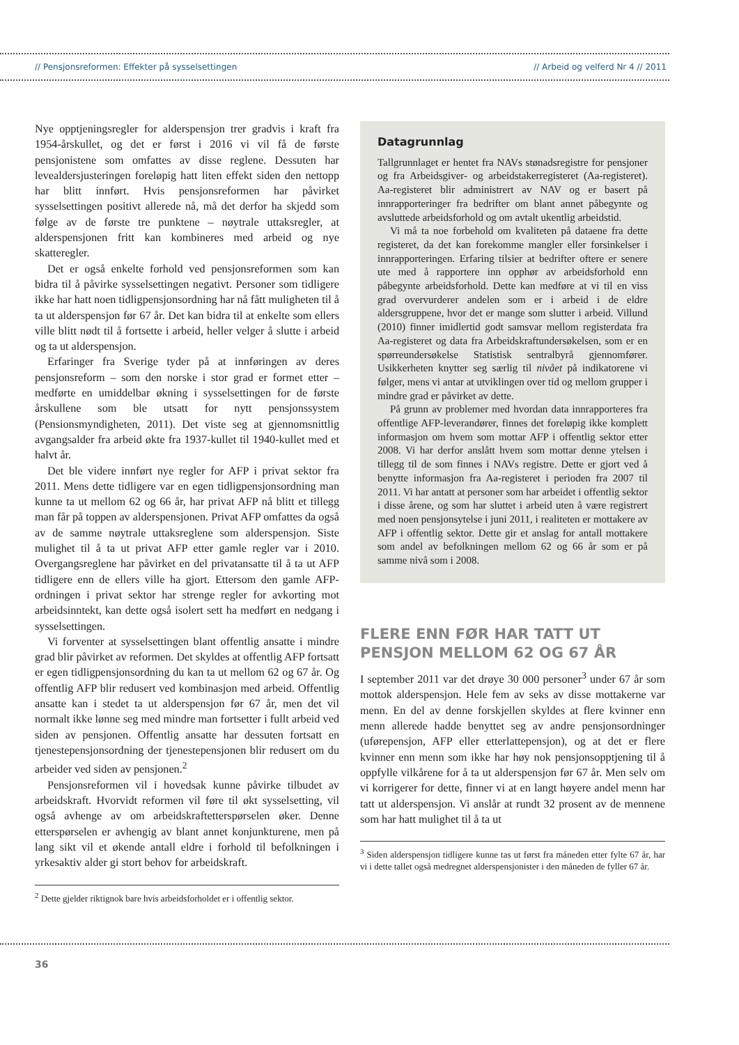// Pensjonsreformen: Effekter på sysselsettingen // Arbeid og velferd Nr 4 // 2011
Nye opptjeningsregler for alderspensjon trer gradvis i kraft fra 1954-årskullet, og det er først i 2016 vi vil få de første pensjonistene som omfattes av disse reglene. Dessuten har levealdersjusteringen foreløpig hatt liten effekt siden den nettopp har blitt innført. Hvis pensjonsreformen har påvirket sysselsettingen positivt allerede nå, må det derfor ha skjedd som følge av de første tre punktene – nøytrale uttaksregler, at alderspensjonen fritt kan kombineres med arbeid og nye skatteregler.
Det er også enkelte forhold ved pensjonsreformen som kan bidra til å påvirke sysselsettingen negativt. Personer som tidligere ikke har hatt noen tidligpensjonsordning har nå fått muligheten til å ta ut alderspensjon før 67 år. Det kan bidra til at enkelte som ellers ville blitt nødt til å fortsette i arbeid, heller velger å slutte i arbeid og ta ut alderspensjon.
Erfaringer fra Sverige tyder på at innføringen av deres pensjonsreform – som den norske i stor grad er formet etter – medførte en umiddelbar økning i sysselsettingen for de første årskullene som ble utsatt for nytt pensjonssystem (Pensionsmyndigheten, 2011). Det viste seg at gjennomsnittlig avgangsalder fra arbeid økte fra 1937-kullet til 1940-kullet med et halvt år.
Det ble videre innført nye regler for AFP i privat sektor fra 2011. Mens dette tidligere var en egen tidligpensjonsordning man kunne ta ut mellom 62 og 66 år, har privat AFP nå blitt et tillegg man får på toppen av alderspensjonen. Privat AFP omfattes da også av de samme nøytrale uttaksreglene som alderspensjon. Siste mulighet til å ta ut privat AFP etter gamle regler var i 2010. Overgangsreglene har påvirket en del privatansatte til å ta ut AFP tidligere enn de ellers ville ha gjort. Ettersom den gamle AFP-ordningen i privat sektor har strenge regler for avkorting mot arbeidsinntekt, kan dette også isolert sett ha medført en nedgang i sysselsettingen.
Vi forventer at sysselsettingen blant offentlig ansatte i mindre grad blir påvirket av reformen. Det skyldes at offentlig AFP fortsatt er egen tidligpensjonsordning du kan ta ut mellom 62 og 67 år. Og offentlig AFP blir redusert ved kombinasjon med arbeid. Offentlig ansatte kan i stedet ta ut alderspensjon før 67 år, men det vil normalt ikke lønne seg med mindre man fortsetter i fullt arbeid ved siden av pensjonen. Offentlig ansatte har dessuten fortsatt en tjenestepensjonsordning der tjenestepensjonen blir redusert om du arbeider ved siden av pensjonen.<sup>2</sup>
Pensjonsreformen vil i hovedsak kunne påvirke tilbudet av arbeidskraft. Hvorvidt reformen vil føre til økt sysselsetting, vil også avhenge av om arbeidskraftetterspørselen øker. Denne etterspørselen er avhengig av blant annet konjunkturene, men på lang sikt vil et økende antall eldre i forhold til befolkningen i yrkesaktiv alder gi stort behov for arbeidskraft.
<sup>2</sup> Dette gjelder riktignok bare hvis arbeidsforholdet er i offentlig sektor.
Datagrunnlag
Tallgrunnlaget er hentet fra NAVs stønadsregistre for pensjoner og fra Arbeidsgiver- og arbeidstakerregisteret (Aa-registeret). Aa-registeret blir administrert av NAV og er basert på innrapporteringer fra bedrifter om blant annet påbegynte og avsluttede arbeidsforhold og om avtalt ukentlig arbeidstid.
Vi må ta noe forbehold om kvaliteten på dataene fra dette registeret, da det kan forekomme mangler eller forsinkelser i innrapporteringen. Erfaring tilsier at bedrifter oftere er senere ute med å rapportere inn opphør av arbeidsforhold enn påbegynte arbeidsforhold. Dette kan medføre at vi til en viss grad overvurderer andelen som er i arbeid i de eldre aldersgruppene, hvor det er mange som slutter i arbeid. Villund (2010) finner imidlertid godt samsvar mellom registerdata fra Aa-registeret og data fra Arbeidskraftundersøkelsen, som er en spørreundersøkelse Statistisk sentralbyrå gjennomfører. Usikkerheten knytter seg særlig til nivået på indikatorene vi følger, mens vi antar at utviklingen over tid og mellom grupper i mindre grad er påvirket av dette.
På grunn av problemer med hvordan data innrapporteres fra offentlige AFP-leverandører, finnes det foreløpig ikke komplett informasjon om hvem som mottar AFP i offentlig sektor etter 2008. Vi har derfor anslått hvem som mottar denne ytelsen i tillegg til de som finnes i NAVs registre. Dette er gjort ved å benytte informasjon fra Aa-registeret i perioden fra 2007 til 2011. Vi har antatt at personer som har arbeidet i offentlig sektor i disse årene, og som har sluttet i arbeid uten å være registrert med noen pensjonsytelse i juni 2011, i realiteten er mottakere av AFP i offentlig sektor. Dette gir et anslag for antall mottakere som andel av befolkningen mellom 62 og 66 år som er på samme nivå som i 2008.
FLERE ENN FØR HAR TATT UT PENSJON MELLOM 62 OG 67 ÅR
I september 2011 var det drøye 30 000 personer<sup>3</sup> under 67 år som mottok alderspensjon. Hele fem av seks av disse mottakerne var menn. En del av denne forskjellen skyldes at flere kvinner enn menn allerede hadde benyttet seg av andre pensjonsordninger (uførepensjon, AFP eller etterlattepensjon), og at det er flere kvinner enn menn som ikke har høy nok pensjonsopptjening til å oppfylle vilkårene for å ta ut alderspensjon før 67 år. Men selv om vi korrigerer for dette, finner vi at en langt høyere andel menn har tatt ut alderspensjon. Vi anslår at rundt 32 prosent av de mennene som har hatt mulighet til å ta ut
<sup>3</sup> Siden alderspensjon tidligere kunne tas ut først fra måneden etter fylte 67 år, har vi i dette tallet også medregnet alderspensjonister i den måneden de fyller 67 år.
36